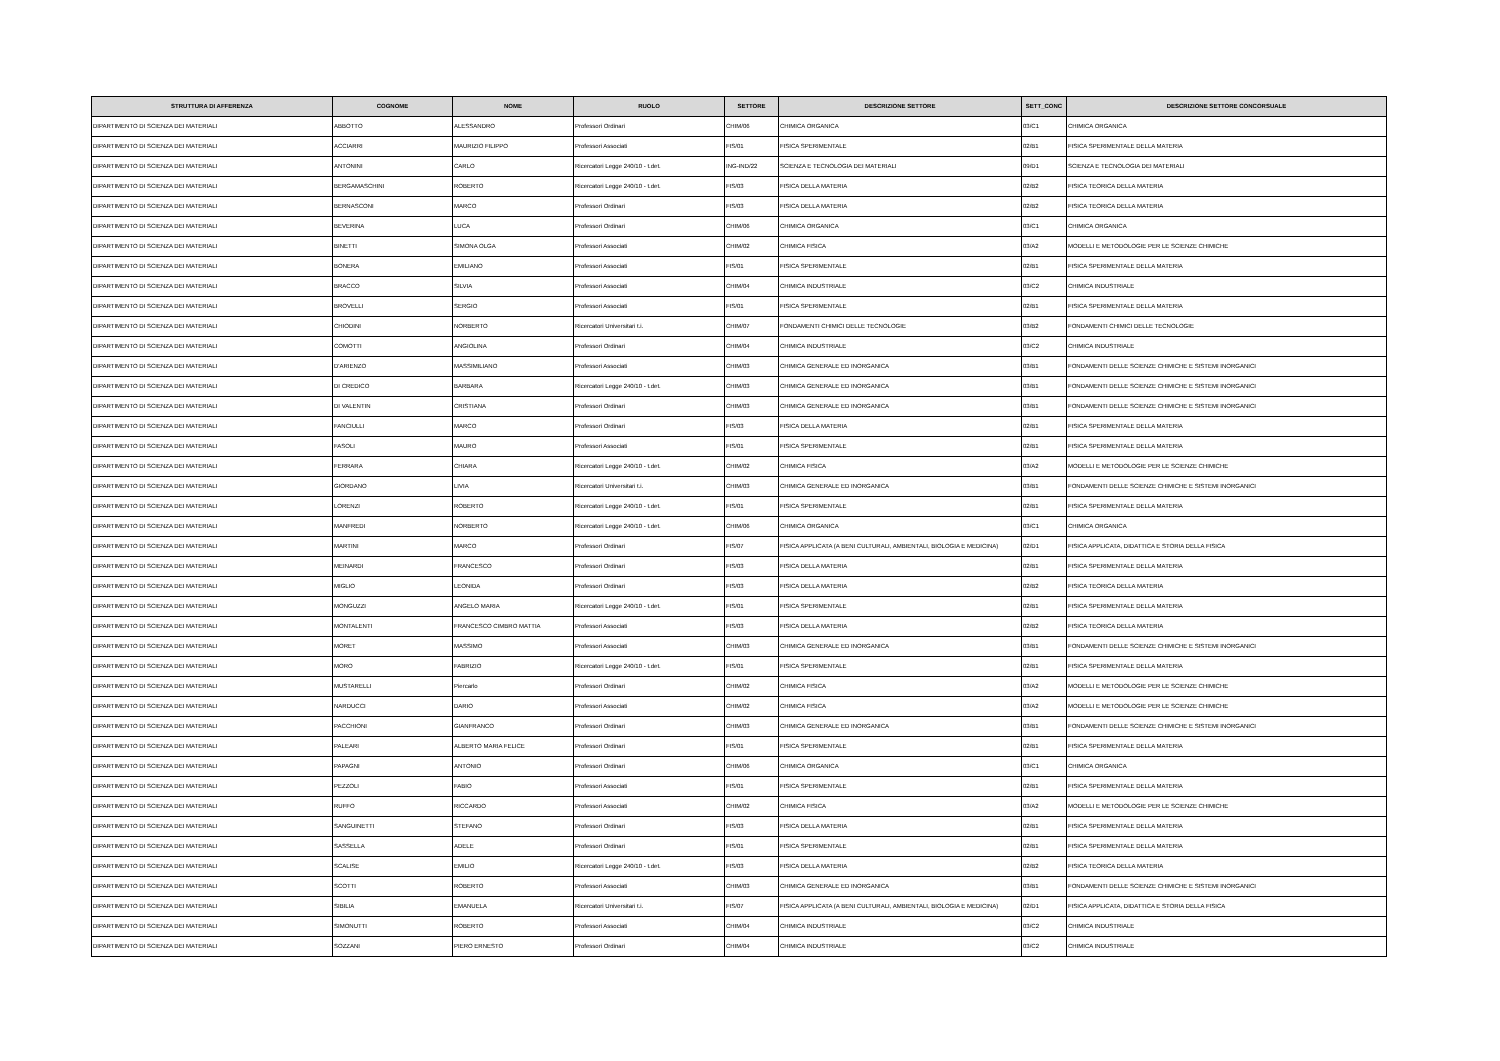| STRUTTURA DI AFFERENZA | COGNOME | NOME | RUOLO | SETTORE | DESCRIZIONE SETTORE | SETT_CONC | DESCRIZIONE SETTORE CONCORSUALE |
| --- | --- | --- | --- | --- | --- | --- | --- |
| DIPARTIMENTO DI SCIENZA DEI MATERIALI | ABBOTTO | ALESSANDRO | Professori Ordinari | CHIM/06 | CHIMICA ORGANICA | 03/C1 | CHIMICA ORGANICA |
| DIPARTIMENTO DI SCIENZA DEI MATERIALI | ACCIARRI | MAURIZIO FILIPPO | Professori Associati | FIS/01 | FISICA SPERIMENTALE | 02/B1 | FISICA SPERIMENTALE DELLA MATERIA |
| DIPARTIMENTO DI SCIENZA DEI MATERIALI | ANTONINI | CARLO | Ricercatori Legge 240/10 - t.det. | ING-IND/22 | SCIENZA E TECNOLOGIA DEI MATERIALI | 09/D1 | SCIENZA E TECNOLOGIA DEI MATERIALI |
| DIPARTIMENTO DI SCIENZA DEI MATERIALI | BERGAMASCHINI | ROBERTO | Ricercatori Legge 240/10 - t.det. | FIS/03 | FISICA DELLA MATERIA | 02/B2 | FISICA TEORICA DELLA MATERIA |
| DIPARTIMENTO DI SCIENZA DEI MATERIALI | BERNASCONI | MARCO | Professori Ordinari | FIS/03 | FISICA DELLA MATERIA | 02/B2 | FISICA TEORICA DELLA MATERIA |
| DIPARTIMENTO DI SCIENZA DEI MATERIALI | BEVERINA | LUCA | Professori Ordinari | CHIM/06 | CHIMICA ORGANICA | 03/C1 | CHIMICA ORGANICA |
| DIPARTIMENTO DI SCIENZA DEI MATERIALI | BINETTI | SIMONA OLGA | Professori Associati | CHIM/02 | CHIMICA FISICA | 03/A2 | MODELLI E METODOLOGIE PER LE SCIENZE CHIMICHE |
| DIPARTIMENTO DI SCIENZA DEI MATERIALI | BONERA | EMILIANO | Professori Associati | FIS/01 | FISICA SPERIMENTALE | 02/B1 | FISICA SPERIMENTALE DELLA MATERIA |
| DIPARTIMENTO DI SCIENZA DEI MATERIALI | BRACCO | SILVIA | Professori Associati | CHIM/04 | CHIMICA INDUSTRIALE | 03/C2 | CHIMICA INDUSTRIALE |
| DIPARTIMENTO DI SCIENZA DEI MATERIALI | BROVELLI | SERGIO | Professori Associati | FIS/01 | FISICA SPERIMENTALE | 02/B1 | FISICA SPERIMENTALE DELLA MATERIA |
| DIPARTIMENTO DI SCIENZA DEI MATERIALI | CHIODINI | NORBERTO | Ricercatori Universitari t.i. | CHIM/07 | FONDAMENTI CHIMICI DELLE TECNOLOGIE | 03/B2 | FONDAMENTI CHIMICI DELLE TECNOLOGIE |
| DIPARTIMENTO DI SCIENZA DEI MATERIALI | COMOTTI | ANGIOLINA | Professori Ordinari | CHIM/04 | CHIMICA INDUSTRIALE | 03/C2 | CHIMICA INDUSTRIALE |
| DIPARTIMENTO DI SCIENZA DEI MATERIALI | D'ARIENZO | MASSIMILIANO | Professori Associati | CHIM/03 | CHIMICA GENERALE ED INORGANICA | 03/B1 | FONDAMENTI DELLE SCIENZE CHIMICHE E SISTEMI INORGANICI |
| DIPARTIMENTO DI SCIENZA DEI MATERIALI | DI CREDICO | BARBARA | Ricercatori Legge 240/10 - t.det. | CHIM/03 | CHIMICA GENERALE ED INORGANICA | 03/B1 | FONDAMENTI DELLE SCIENZE CHIMICHE E SISTEMI INORGANICI |
| DIPARTIMENTO DI SCIENZA DEI MATERIALI | DI VALENTIN | CRISTIANA | Professori Ordinari | CHIM/03 | CHIMICA GENERALE ED INORGANICA | 03/B1 | FONDAMENTI DELLE SCIENZE CHIMICHE E SISTEMI INORGANICI |
| DIPARTIMENTO DI SCIENZA DEI MATERIALI | FANCIULLI | MARCO | Professori Ordinari | FIS/03 | FISICA DELLA MATERIA | 02/B1 | FISICA SPERIMENTALE DELLA MATERIA |
| DIPARTIMENTO DI SCIENZA DEI MATERIALI | FASOLI | MAURO | Professori Associati | FIS/01 | FISICA SPERIMENTALE | 02/B1 | FISICA SPERIMENTALE DELLA MATERIA |
| DIPARTIMENTO DI SCIENZA DEI MATERIALI | FERRARA | CHIARA | Ricercatori Legge 240/10 - t.det. | CHIM/02 | CHIMICA FISICA | 03/A2 | MODELLI E METODOLOGIE PER LE SCIENZE CHIMICHE |
| DIPARTIMENTO DI SCIENZA DEI MATERIALI | GIORDANO | LIVIA | Ricercatori Universitari t.i. | CHIM/03 | CHIMICA GENERALE ED INORGANICA | 03/B1 | FONDAMENTI DELLE SCIENZE CHIMICHE E SISTEMI INORGANICI |
| DIPARTIMENTO DI SCIENZA DEI MATERIALI | LORENZI | ROBERTO | Ricercatori Legge 240/10 - t.det. | FIS/01 | FISICA SPERIMENTALE | 02/B1 | FISICA SPERIMENTALE DELLA MATERIA |
| DIPARTIMENTO DI SCIENZA DEI MATERIALI | MANFREDI | NORBERTO | Ricercatori Legge 240/10 - t.det. | CHIM/06 | CHIMICA ORGANICA | 03/C1 | CHIMICA ORGANICA |
| DIPARTIMENTO DI SCIENZA DEI MATERIALI | MARTINI | MARCO | Professori Ordinari | FIS/07 | FISICA APPLICATA (A BENI CULTURALI, AMBIENTALI, BIOLOGIA E MEDICINA) | 02/D1 | FISICA APPLICATA, DIDATTICA E STORIA DELLA FISICA |
| DIPARTIMENTO DI SCIENZA DEI MATERIALI | MEINARDI | FRANCESCO | Professori Ordinari | FIS/03 | FISICA DELLA MATERIA | 02/B1 | FISICA SPERIMENTALE DELLA MATERIA |
| DIPARTIMENTO DI SCIENZA DEI MATERIALI | MIGLIO | LEONIDA | Professori Ordinari | FIS/03 | FISICA DELLA MATERIA | 02/B2 | FISICA TEORICA DELLA MATERIA |
| DIPARTIMENTO DI SCIENZA DEI MATERIALI | MONGUZZI | ANGELO MARIA | Ricercatori Legge 240/10 - t.det. | FIS/01 | FISICA SPERIMENTALE | 02/B1 | FISICA SPERIMENTALE DELLA MATERIA |
| DIPARTIMENTO DI SCIENZA DEI MATERIALI | MONTALENTI | FRANCESCO CIMBRO MATTIA | Professori Associati | FIS/03 | FISICA DELLA MATERIA | 02/B2 | FISICA TEORICA DELLA MATERIA |
| DIPARTIMENTO DI SCIENZA DEI MATERIALI | MORET | MASSIMO | Professori Associati | CHIM/03 | CHIMICA GENERALE ED INORGANICA | 03/B1 | FONDAMENTI DELLE SCIENZE CHIMICHE E SISTEMI INORGANICI |
| DIPARTIMENTO DI SCIENZA DEI MATERIALI | MORO | FABRIZIO | Ricercatori Legge 240/10 - t.det. | FIS/01 | FISICA SPERIMENTALE | 02/B1 | FISICA SPERIMENTALE DELLA MATERIA |
| DIPARTIMENTO DI SCIENZA DEI MATERIALI | MUSTARELLI | Piercarlo | Professori Ordinari | CHIM/02 | CHIMICA FISICA | 03/A2 | MODELLI E METODOLOGIE PER LE SCIENZE CHIMICHE |
| DIPARTIMENTO DI SCIENZA DEI MATERIALI | NARDUCCI | DARIO | Professori Associati | CHIM/02 | CHIMICA FISICA | 03/A2 | MODELLI E METODOLOGIE PER LE SCIENZE CHIMICHE |
| DIPARTIMENTO DI SCIENZA DEI MATERIALI | PACCHIONI | GIANFRANCO | Professori Ordinari | CHIM/03 | CHIMICA GENERALE ED INORGANICA | 03/B1 | FONDAMENTI DELLE SCIENZE CHIMICHE E SISTEMI INORGANICI |
| DIPARTIMENTO DI SCIENZA DEI MATERIALI | PALEARI | ALBERTO MARIA FELICE | Professori Ordinari | FIS/01 | FISICA SPERIMENTALE | 02/B1 | FISICA SPERIMENTALE DELLA MATERIA |
| DIPARTIMENTO DI SCIENZA DEI MATERIALI | PAPAGNI | ANTONIO | Professori Ordinari | CHIM/06 | CHIMICA ORGANICA | 03/C1 | CHIMICA ORGANICA |
| DIPARTIMENTO DI SCIENZA DEI MATERIALI | PEZZOLI | FABIO | Professori Associati | FIS/01 | FISICA SPERIMENTALE | 02/B1 | FISICA SPERIMENTALE DELLA MATERIA |
| DIPARTIMENTO DI SCIENZA DEI MATERIALI | RUFFO | RICCARDO | Professori Associati | CHIM/02 | CHIMICA FISICA | 03/A2 | MODELLI E METODOLOGIE PER LE SCIENZE CHIMICHE |
| DIPARTIMENTO DI SCIENZA DEI MATERIALI | SANGUINETTI | STEFANO | Professori Ordinari | FIS/03 | FISICA DELLA MATERIA | 02/B1 | FISICA SPERIMENTALE DELLA MATERIA |
| DIPARTIMENTO DI SCIENZA DEI MATERIALI | SASSELLA | ADELE | Professori Ordinari | FIS/01 | FISICA SPERIMENTALE | 02/B1 | FISICA SPERIMENTALE DELLA MATERIA |
| DIPARTIMENTO DI SCIENZA DEI MATERIALI | SCALISE | EMILIO | Ricercatori Legge 240/10 - t.det. | FIS/03 | FISICA DELLA MATERIA | 02/B2 | FISICA TEORICA DELLA MATERIA |
| DIPARTIMENTO DI SCIENZA DEI MATERIALI | SCOTTI | ROBERTO | Professori Associati | CHIM/03 | CHIMICA GENERALE ED INORGANICA | 03/B1 | FONDAMENTI DELLE SCIENZE CHIMICHE E SISTEMI INORGANICI |
| DIPARTIMENTO DI SCIENZA DEI MATERIALI | SIBILIA | EMANUELA | Ricercatori Universitari t.i. | FIS/07 | FISICA APPLICATA (A BENI CULTURALI, AMBIENTALI, BIOLOGIA E MEDICINA) | 02/D1 | FISICA APPLICATA, DIDATTICA E STORIA DELLA FISICA |
| DIPARTIMENTO DI SCIENZA DEI MATERIALI | SIMONUTTI | ROBERTO | Professori Associati | CHIM/04 | CHIMICA INDUSTRIALE | 03/C2 | CHIMICA INDUSTRIALE |
| DIPARTIMENTO DI SCIENZA DEI MATERIALI | SOZZANI | PIERO ERNESTO | Professori Ordinari | CHIM/04 | CHIMICA INDUSTRIALE | 03/C2 | CHIMICA INDUSTRIALE |